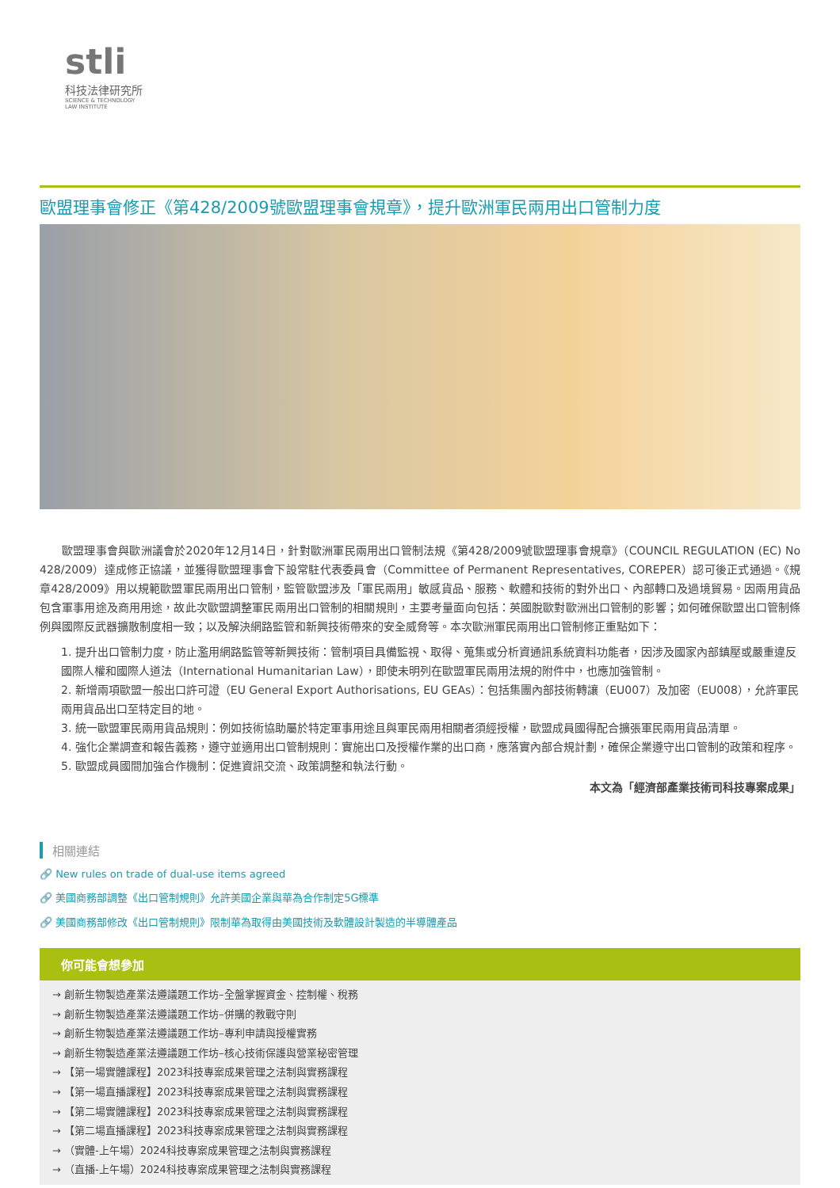stli
科技法律研究所
SCIENCE & TECHNOLOGY
LAW INSTITUTE
歐盟理事會修正《第428/2009號歐盟理事會規章》，提升歐洲軍民兩用出口管制力度
歐盟理事會與歐洲議會於2020年12月14日，針對歐洲軍民兩用出口管制法規《第428/2009號歐盟理事會規章》（COUNCIL REGULATION (EC) No 428/2009）達成修正協議，並獲得歐盟理事會下設常駐代表委員會（Committee of Permanent Representatives, COREPER）認可後正式通過。《規章428/2009》用以規範歐盟軍民兩用出口管制，監管歐盟涉及「軍民兩用」敏感貨品、服務、軟體和技術的對外出口、內部轉口及過境貿易。因兩用貨品包含軍事用途及商用用途，故此次歐盟調整軍民兩用出口管制的相關規則，主要考量面向包括：英國脫歐對歐洲出口管制的影響；如何確保歐盟出口管制條例與國際反武器擴散制度相一致；以及解決網路監管和新興技術帶來的安全威脅等。本次歐洲軍民兩用出口管制修正重點如下：
1. 提升出口管制力度，防止濫用網路監管等新興技術：管制項目具備監視、取得、蒐集或分析資通訊系統資料功能者，因涉及國家內部鎮壓或嚴重違反國際人權和國際人道法（International Humanitarian Law），即使未明列在歐盟軍民兩用法規的附件中，也應加強管制。
2. 新增兩項歐盟一般出口許可證（EU General Export Authorisations, EU GEAs）：包括集團內部技術轉讓（EU007）及加密（EU008），允許軍民兩用貨品出口至特定目的地。
3. 統一歐盟軍民兩用貨品規則：例如技術協助屬於特定軍事用途且與軍民兩用相關者須經授權，歐盟成員國得配合擴張軍民兩用貨品清單。
4. 強化企業調查和報告義務，遵守並適用出口管制規則：實施出口及授權作業的出口商，應落實內部合規計劃，確保企業遵守出口管制的政策和程序。
5. 歐盟成員國間加強合作機制：促進資訊交流、政策調整和執法行動。
本文為「經濟部產業技術司科技專案成果」
相關連結
🔗 New rules on trade of dual-use items agreed
🔗 美國商務部調整《出口管制規則》允許美國企業與華為合作制定5G標準
🔗 美國商務部修改《出口管制規則》限制華為取得由美國技術及軟體設計製造的半導體產品
你可能會想參加
→ 創新生物製造產業法遵議題工作坊–全盤掌握資金、控制權、稅務
→ 創新生物製造產業法遵議題工作坊–併購的教戰守則
→ 創新生物製造產業法遵議題工作坊–專利申請與授權實務
→ 創新生物製造產業法遵議題工作坊–核心技術保護與營業秘密管理
→ 【第一場實體課程】2023科技專案成果管理之法制與實務課程
→ 【第一場直播課程】2023科技專案成果管理之法制與實務課程
→ 【第二場實體課程】2023科技專案成果管理之法制與實務課程
→ 【第二場直播課程】2023科技專案成果管理之法制與實務課程
→ （實體-上午場）2024科技專案成果管理之法制與實務課程
→ （直播-上午場）2024科技專案成果管理之法制與實務課程